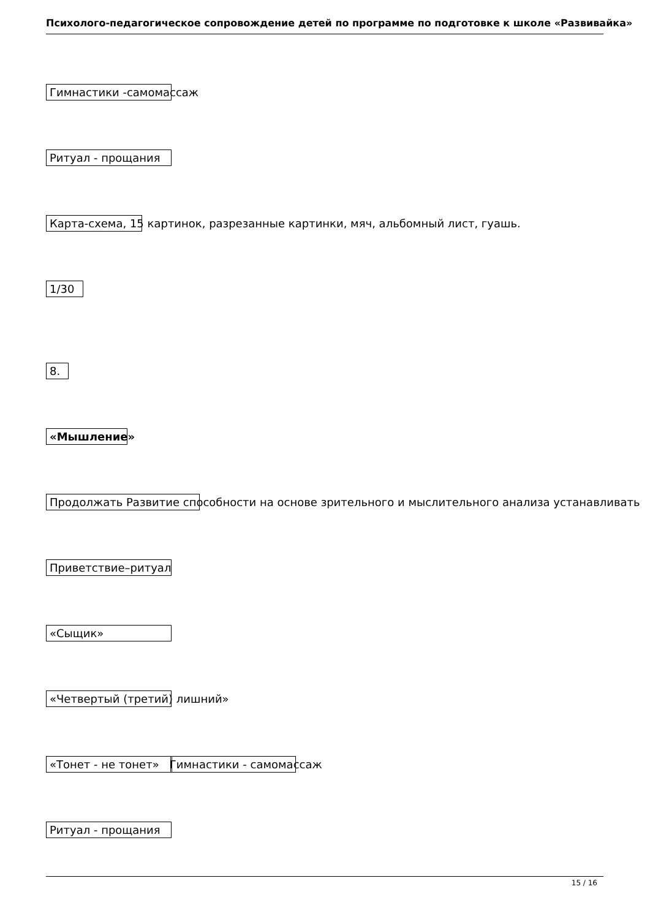Психолого-педагогическое сопровождение детей по программе по подготовке к школе «Развивайка»
Гимнастики -самомассаж
Ритуал - прощания
Карта-схема, 15 картинок, разрезанные картинки, мяч, альбомный лист, гуашь.
1/30
8.
«Мышление»
Продолжать Развитие способности на основе зрительного и мыслительного анализа устанавливать
Приветствие–ритуал
«Сыщик»
«Четвертый (третий) лишний»
«Тонет - не тонет» Гимнастики - самомассаж
Ритуал - прощания
15 / 16